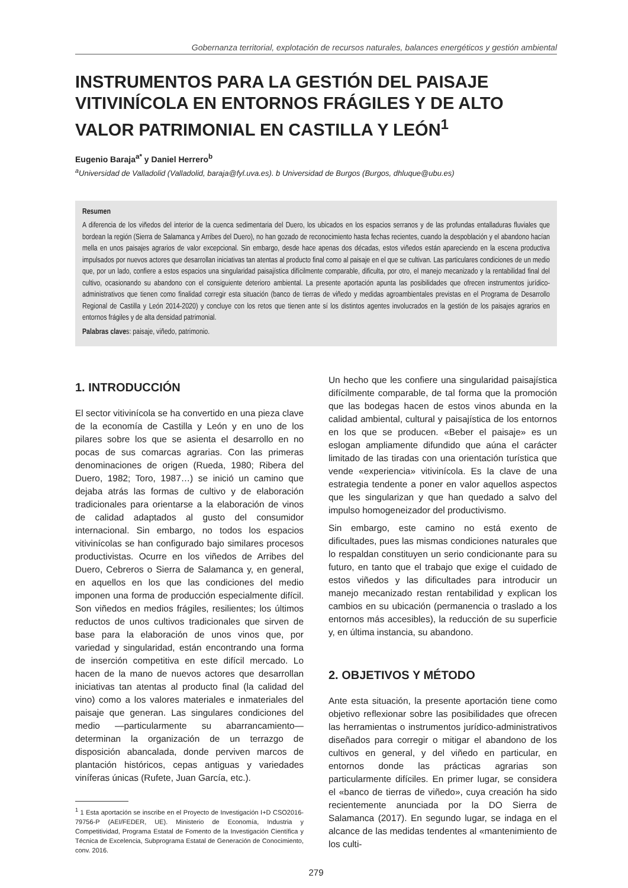Gobernanza territorial, explotación de recursos naturales, balances energéticos y gestión ambiental
INSTRUMENTOS PARA LA GESTIÓN DEL PAISAJE VITIVINÍCOLA EN ENTORNOS FRÁGILES Y DE ALTO VALOR PATRIMONIAL EN CASTILLA Y LEÓN<sup>1</sup>
Eugenio Baraja<sup>a*</sup> y Daniel Herrero<sup>b</sup>
<sup>a</sup> Universidad de Valladolid (Valladolid, baraja@fyl.uva.es). b Universidad de Burgos (Burgos, dhluque@ubu.es)
Resumen
A diferencia de los viñedos del interior de la cuenca sedimentaria del Duero, los ubicados en los espacios serranos y de las profundas entalladuras fluviales que bordean la región (Sierra de Salamanca y Arribes del Duero), no han gozado de reconocimiento hasta fechas recientes, cuando la despoblación y el abandono hacían mella en unos paisajes agrarios de valor excepcional. Sin embargo, desde hace apenas dos décadas, estos viñedos están apareciendo en la escena productiva impulsados por nuevos actores que desarrollan iniciativas tan atentas al producto final como al paisaje en el que se cultivan. Las particulares condiciones de un medio que, por un lado, confiere a estos espacios una singularidad paisajística difícilmente comparable, dificulta, por otro, el manejo mecanizado y la rentabilidad final del cultivo, ocasionando su abandono con el consiguiente deterioro ambiental. La presente aportación apunta las posibilidades que ofrecen instrumentos jurídico-administrativos que tienen como finalidad corregir esta situación (banco de tierras de viñedo y medidas agroambientales previstas en el Programa de Desarrollo Regional de Castilla y León 2014-2020) y concluye con los retos que tienen ante sí los distintos agentes involucrados en la gestión de los paisajes agrarios en entornos frágiles y de alta densidad patrimonial.
Palabras claves: paisaje, viñedo, patrimonio.
1. INTRODUCCIÓN
El sector vitivinícola se ha convertido en una pieza clave de la economía de Castilla y León y en uno de los pilares sobre los que se asienta el desarrollo en no pocas de sus comarcas agrarias. Con las primeras denominaciones de origen (Rueda, 1980; Ribera del Duero, 1982; Toro, 1987…) se inició un camino que dejaba atrás las formas de cultivo y de elaboración tradicionales para orientarse a la elaboración de vinos de calidad adaptados al gusto del consumidor internacional. Sin embargo, no todos los espacios vitivinícolas se han configurado bajo similares procesos productivistas. Ocurre en los viñedos de Arribes del Duero, Cebreros o Sierra de Salamanca y, en general, en aquellos en los que las condiciones del medio imponen una forma de producción especialmente difícil. Son viñedos en medios frágiles, resilientes; los últimos reductos de unos cultivos tradicionales que sirven de base para la elaboración de unos vinos que, por variedad y singularidad, están encontrando una forma de inserción competitiva en este difícil mercado. Lo hacen de la mano de nuevos actores que desarrollan iniciativas tan atentas al producto final (la calidad del vino) como a los valores materiales e inmateriales del paisaje que generan. Las singulares condiciones del medio —particularmente su abarrancamiento— determinan la organización de un terrazgo de disposición abancalada, donde perviven marcos de plantación históricos, cepas antiguas y variedades viníferas únicas (Rufete, Juan García, etc.).
<sup>1</sup> 1 Esta aportación se inscribe en el Proyecto de Investigación I+D CSO2016-79756-P (AEI/FEDER, UE). Ministerio de Economía, Industria y Competitividad, Programa Estatal de Fomento de la Investigación Científica y Técnica de Excelencia, Subprograma Estatal de Generación de Conocimiento, conv. 2016.
Un hecho que les confiere una singularidad paisajística difícilmente comparable, de tal forma que la promoción que las bodegas hacen de estos vinos abunda en la calidad ambiental, cultural y paisajística de los entornos en los que se producen. «Beber el paisaje» es un eslogan ampliamente difundido que aúna el carácter limitado de las tiradas con una orientación turística que vende «experiencia» vitivinícola. Es la clave de una estrategia tendente a poner en valor aquellos aspectos que les singularizan y que han quedado a salvo del impulso homogeneizador del productivismo.
Sin embargo, este camino no está exento de dificultades, pues las mismas condiciones naturales que lo respaldan constituyen un serio condicionante para su futuro, en tanto que el trabajo que exige el cuidado de estos viñedos y las dificultades para introducir un manejo mecanizado restan rentabilidad y explican los cambios en su ubicación (permanencia o traslado a los entornos más accesibles), la reducción de su superficie y, en última instancia, su abandono.
2. OBJETIVOS Y MÉTODO
Ante esta situación, la presente aportación tiene como objetivo reflexionar sobre las posibilidades que ofrecen las herramientas o instrumentos jurídico-administrativos diseñados para corregir o mitigar el abandono de los cultivos en general, y del viñedo en particular, en entornos donde las prácticas agrarias son particularmente difíciles. En primer lugar, se considera el «banco de tierras de viñedo», cuya creación ha sido recientemente anunciada por la DO Sierra de Salamanca (2017). En segundo lugar, se indaga en el alcance de las medidas tendentes al «mantenimiento de los culti-
279